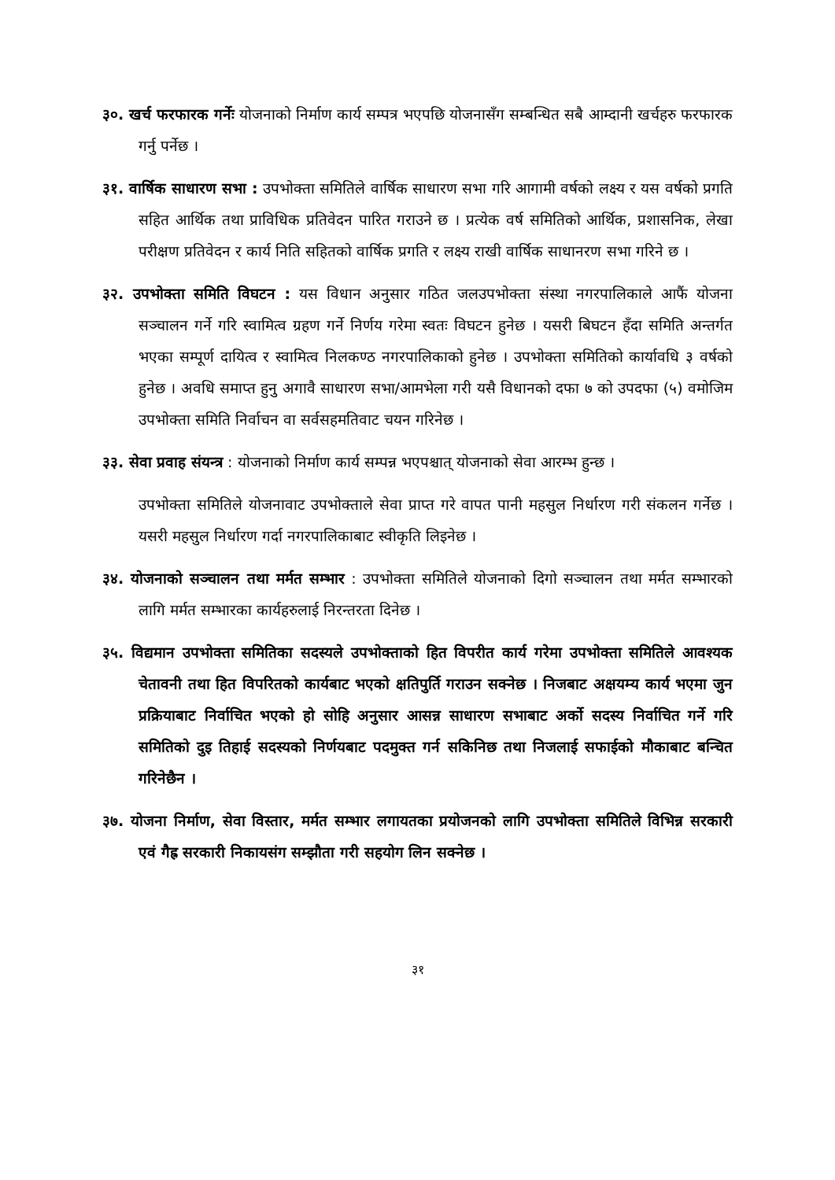३०. खर्च फरफारक गर्नेः योजनाको निर्माण कार्य सम्पत्र भएपछि योजनासँग सम्बन्धित सबै आम्दानी खर्चहरु फरफारक गर्नु पर्नेछ ।
३१. वार्षिक साधारण सभा : उपभोक्ता समितिले वार्षिक साधारण सभा गरि आगामी वर्षको लक्ष्य र यस वर्षको प्रगति सहित आर्थिक तथा प्राविधिक प्रतिवेदन पारित गराउने छ । प्रत्येक वर्ष समितिको आर्थिक, प्रशासनिक, लेखा परीक्षण प्रतिवेदन र कार्य निति सहितको वार्षिक प्रगति र लक्ष्य राखी वार्षिक साधानरण सभा गरिने छ ।
३२. उपभोक्ता समिति विघटन : यस विधान अनुसार गठित जलउपभोक्ता संस्था नगरपालिकाले आफैं योजना सञ्चालन गर्ने गरि स्वामित्व ग्रहण गर्ने निर्णय गरेमा स्वतः विघटन हुनेछ । यसरी बिघटन हँदा समिति अन्तर्गत भएका सम्पूर्ण दायित्व र स्वामित्व निलकण्ठ नगरपालिकाको हुनेछ । उपभोक्ता समितिको कार्यावधि ३ वर्षको हुनेछ । अवधि समाप्त हुनु अगावै साधारण सभा/आमभेला गरी यसै विधानको दफा ७ को उपदफा (५) वमोजिम उपभोक्ता समिति निर्वाचन वा सर्वसहमतिवाट चयन गरिनेछ ।
३३. सेवा प्रवाह संयन्त्र : योजनाको निर्माण कार्य सम्पन्न भएपश्चात् योजनाको सेवा आरम्भ हुन्छ ।
उपभोक्ता समितिले योजनावाट उपभोक्ताले सेवा प्राप्त गरे वापत पानी महसुल निर्धारण गरी संकलन गर्नेछ । यसरी महसुल निर्धारण गर्दा नगरपालिकाबाट स्वीकृति लिइनेछ ।
३४. योजनाको सञ्चालन तथा मर्मत सम्भार : उपभोक्ता समितिले योजनाको दिगो सञ्चालन तथा मर्मत सम्भारको लागि मर्मत सम्भारका कार्यहरुलाई निरन्तरता दिनेछ ।
३५. विद्यमान उपभोक्ता समितिका सदस्यले उपभोक्ताको हित विपरीत कार्य गरेमा उपभोक्ता समितिले आवश्यक चेतावनी तथा हित विपरितको कार्यबाट भएको क्षतिपुर्ति गराउन सक्नेछ । निजबाट अक्षयम्य कार्य भएमा जुन प्रक्रियाबाट निर्वाचित भएको हो सोहि अनुसार आसन्न साधारण सभाबाट अर्को सदस्य निर्वाचित गर्ने गरि समितिको दुइ तिहाई सदस्यको निर्णयबाट पदमुक्त गर्न सकिनिछ तथा निजलाई सफाईको मौकाबाट बन्चित गरिनेछैन ।
३७. योजना निर्माण, सेवा विस्तार, मर्मत सम्भार लगायतका प्रयोजनको लागि उपभोक्ता समितिले विभिन्न सरकारी एवं गैह्र सरकारी निकायसंग सम्झौता गरी सहयोग लिन सक्नेछ ।
३१